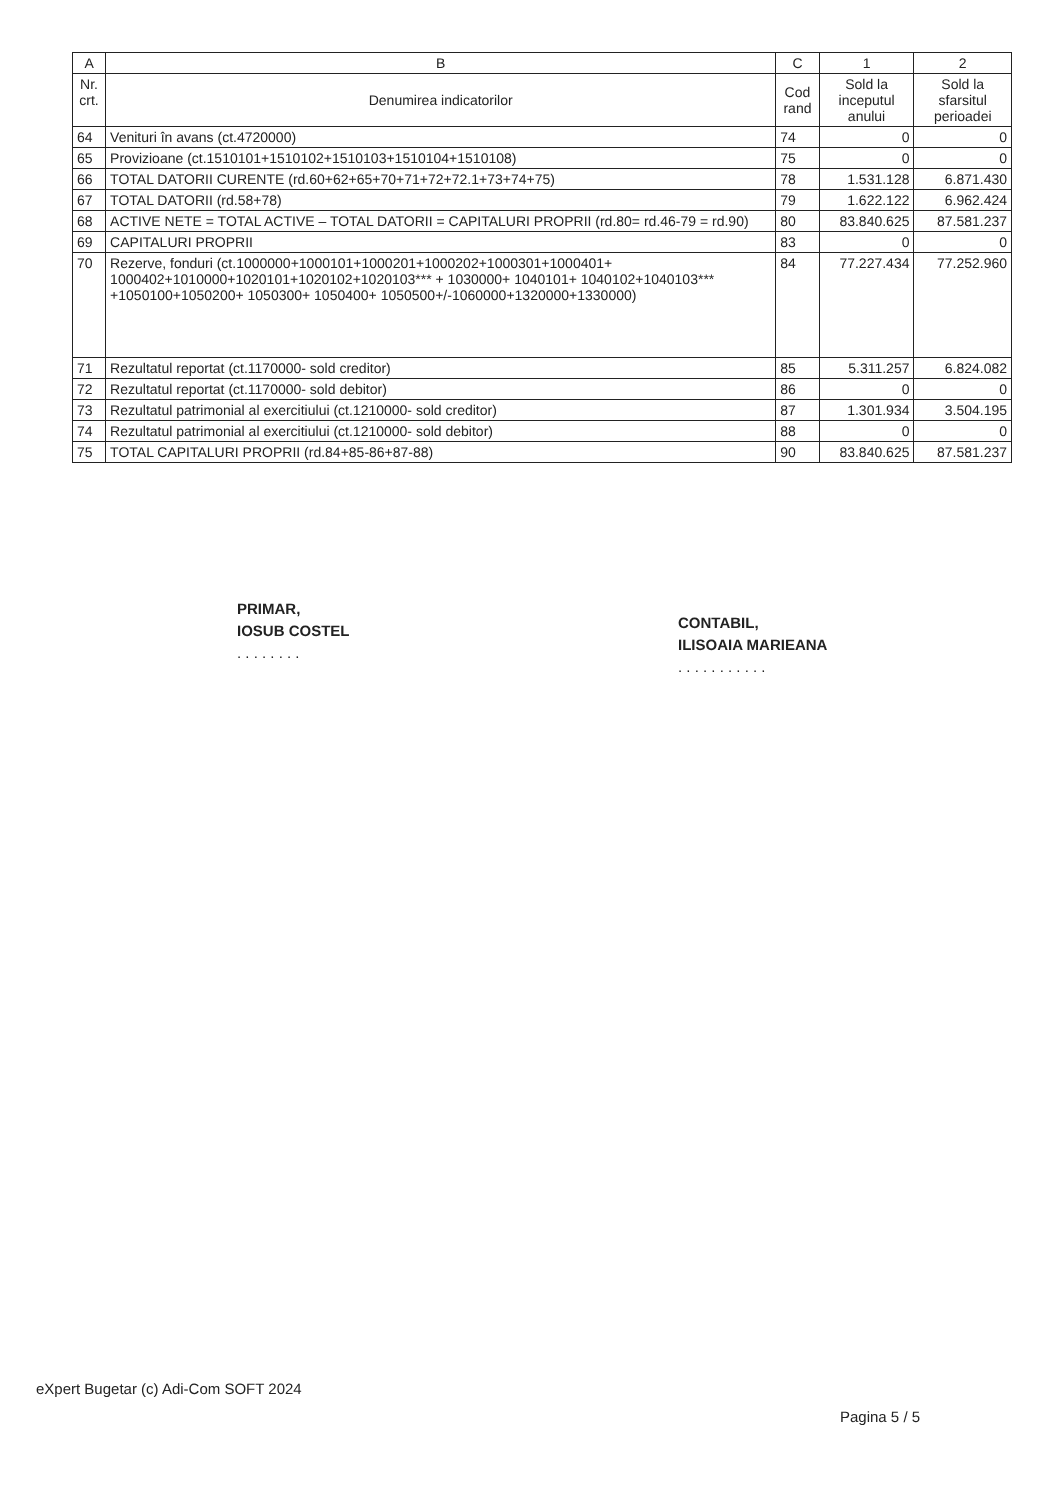| A | B | C | 1 | 2 |
| --- | --- | --- | --- | --- |
| Nr. crt. | Denumirea indicatorilor | Cod rand | Sold la inceputul anului | Sold la sfarsitul perioadei |
| 64 | Venituri în avans (ct.4720000) | 74 | 0 | 0 |
| 65 | Provizioane (ct.1510101+1510102+1510103+1510104+1510108) | 75 | 0 | 0 |
| 66 | TOTAL DATORII CURENTE (rd.60+62+65+70+71+72+72.1+73+74+75) | 78 | 1.531.128 | 6.871.430 |
| 67 | TOTAL DATORII (rd.58+78) | 79 | 1.622.122 | 6.962.424 |
| 68 | ACTIVE NETE = TOTAL ACTIVE – TOTAL DATORII = CAPITALURI PROPRII (rd.80= rd.46-79 = rd.90) | 80 | 83.840.625 | 87.581.237 |
| 69 | CAPITALURI PROPRII | 83 | 0 | 0 |
| 70 | Rezerve, fonduri (ct.1000000+1000101+1000201+1000202+1000301+1000401+ 1000402+1010000+1020101+1020102+1020103*** + 1030000+ 1040101+ 1040102+1040103*** +1050100+1050200+ 1050300+ 1050400+ 1050500+/-1060000+1320000+1330000) | 84 | 77.227.434 | 77.252.960 |
| 71 | Rezultatul reportat (ct.1170000- sold creditor) | 85 | 5.311.257 | 6.824.082 |
| 72 | Rezultatul reportat (ct.1170000- sold debitor) | 86 | 0 | 0 |
| 73 | Rezultatul patrimonial al exercitiului (ct.1210000- sold creditor) | 87 | 1.301.934 | 3.504.195 |
| 74 | Rezultatul patrimonial al exercitiului (ct.1210000- sold debitor) | 88 | 0 | 0 |
| 75 | TOTAL CAPITALURI PROPRII (rd.84+85-86+87-88) | 90 | 83.840.625 | 87.581.237 |
PRIMAR,
IOSUB COSTEL
. . . . . . . .
CONTABIL,
ILISOAIA MARIEANA
. . . . . . . . . . .
eXpert Bugetar (c) Adi-Com SOFT 2024
Pagina 5 / 5